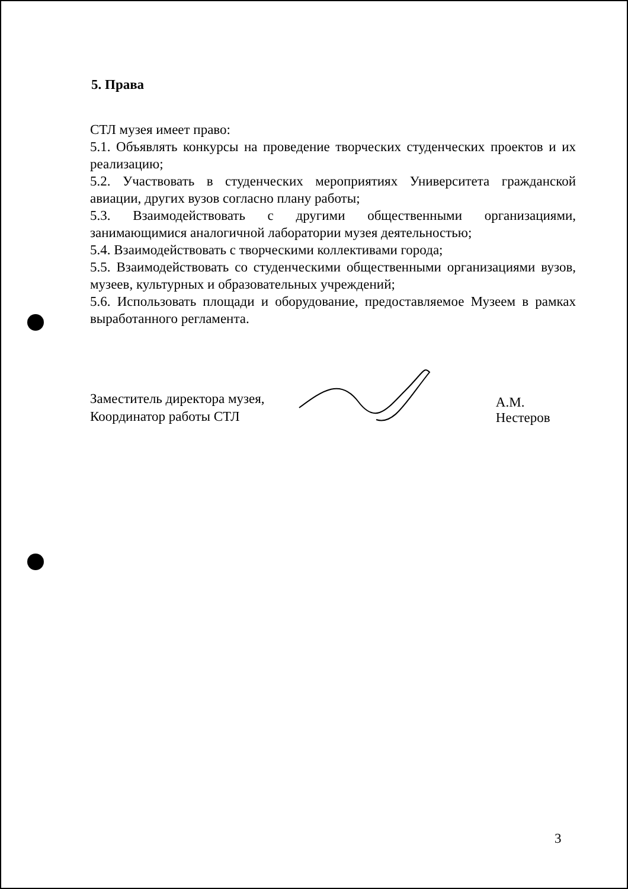5. Права
СТЛ музея имеет право:
5.1. Объявлять конкурсы на проведение творческих студенческих проектов и их реализацию;
5.2. Участвовать в студенческих мероприятиях Университета гражданской авиации, других вузов согласно плану работы;
5.3. Взаимодействовать с другими общественными организациями, занимающимися аналогичной лаборатории музея деятельностью;
5.4. Взаимодействовать с творческими коллективами города;
5.5. Взаимодействовать со студенческими общественными организациями вузов, музеев, культурных и образовательных учреждений;
5.6. Использовать площади и оборудование, предоставляемое Музеем в рамках выработанного регламента.
Заместитель директора музея,
Координатор работы СТЛ
А.М. Нестеров
3